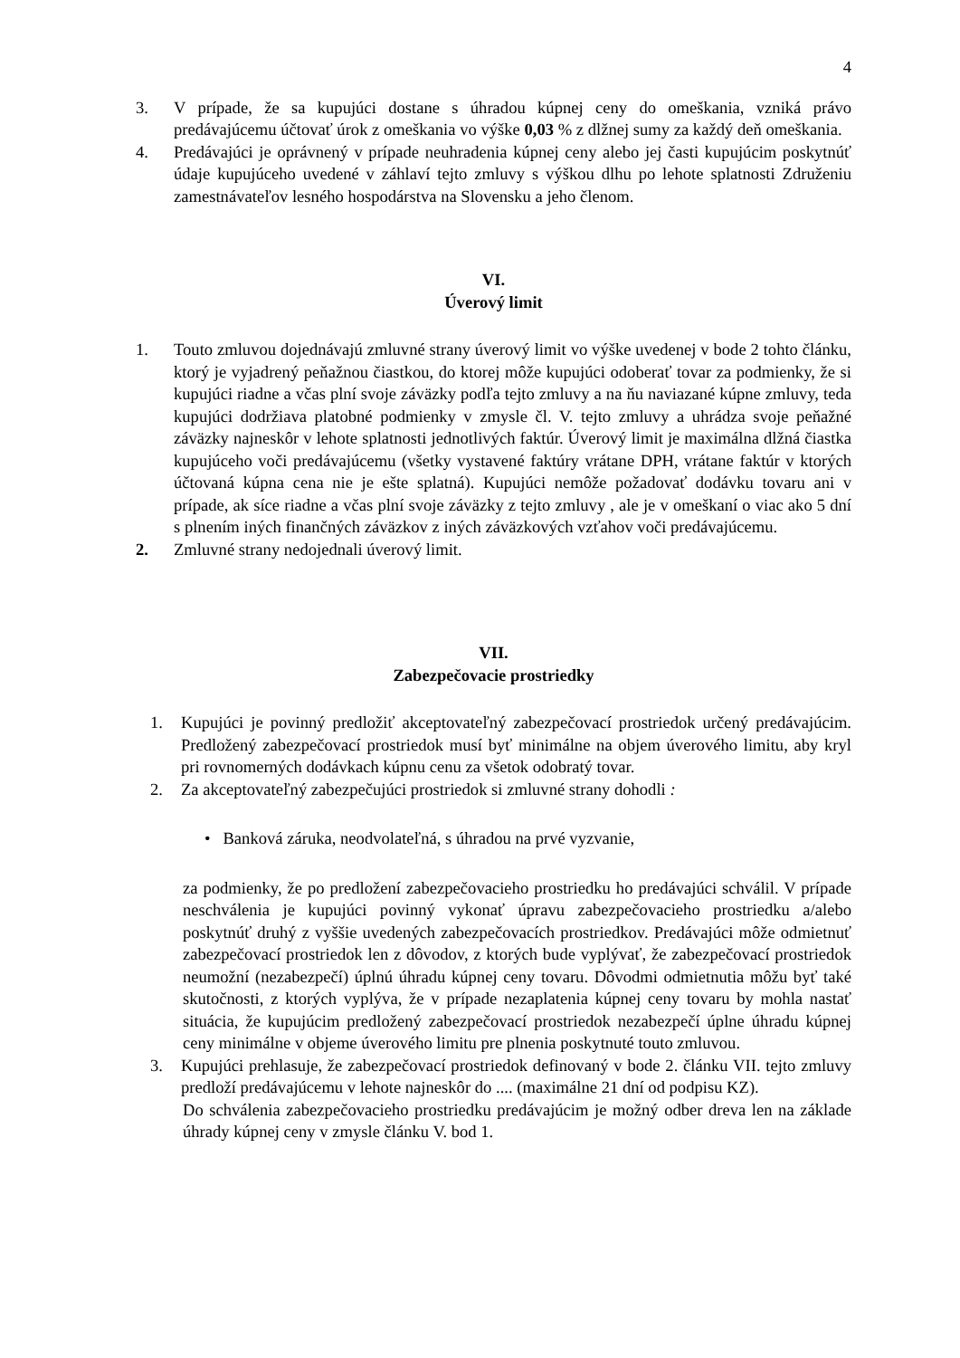4
3. V prípade, že sa kupujúci dostane s úhradou kúpnej ceny do omeškania, vzniká právo predávajúcemu účtovať úrok z omeškania vo výške 0,03 % z dlžnej sumy za každý deň omeškania.
4. Predávajúci je oprávnený v prípade neuhradenia kúpnej ceny alebo jej časti kupujúcim poskytnúť údaje kupujúceho uvedené v záhlaví tejto zmluvy s výškou dlhu po lehote splatnosti Združeniu zamestnávateľov lesného hospodárstva na Slovensku a jeho členom.
VI.
Úverový limit
1. Touto zmluvou dojednávajú zmluvné strany úverový limit vo výške uvedenej v bode 2 tohto článku, ktorý je vyjadrený peňažnou čiastkou, do ktorej môže kupujúci odoberať tovar za podmienky, že si kupujúci riadne a včas plní svoje záväzky podľa tejto zmluvy a na ňu naviazané kúpne zmluvy, teda kupujúci dodržiava platobné podmienky v zmysle čl. V. tejto zmluvy a uhrádza svoje peňažné záväzky najneskôr v lehote splatnosti jednotlivých faktúr. Úverový limit je maximálna dlžná čiastka kupujúceho voči predávajúcemu (všetky vystavené faktúry vrátane DPH, vrátane faktúr v ktorých účtovaná kúpna cena nie je ešte splatná). Kupujúci nemôže požadovať dodávku tovaru ani v prípade, ak síce riadne a včas plní svoje záväzky z tejto zmluvy , ale je v omeškaní o viac ako 5 dní s plnením iných finančných záväzkov z iných záväzkových vzťahov voči predávajúcemu.
2. Zmluvné strany nedojednali úverový limit.
VII.
Zabezpečovacie prostriedky
1. Kupujúci je povinný predložiť akceptovateľný zabezpečovací prostriedok určený predávajúcim. Predložený zabezpečovací prostriedok musí byť minimálne na objem úverového limitu, aby kryl pri rovnomerných dodávkach kúpnu cenu za všetok odobratý tovar.
2. Za akceptovateľný zabezpečujúci prostriedok si zmluvné strany dohodli :
• Banková záruka, neodvolateľná, s úhradou na prvé vyzvanie,
za podmienky, že po predložení zabezpečovacieho prostriedku ho predávajúci schválil. V prípade neschválenia je kupujúci povinný vykonať úpravu zabezpečovacieho prostriedku a/alebo poskytnúť druhý z vyššie uvedených zabezpečovacích prostriedkov. Predávajúci môže odmietnuť zabezpečovací prostriedok len z dôvodov, z ktorých bude vyplývať, že zabezpečovací prostriedok neumožní (nezabezpečí) úplnú úhradu kúpnej ceny tovaru. Dôvodmi odmietnutia môžu byť také skutočnosti, z ktorých vyplýva, že v prípade nezaplatenia kúpnej ceny tovaru by mohla nastať situácia, že kupujúcim predložený zabezpečovací prostriedok nezabezpečí úplne úhradu kúpnej ceny minimálne v objeme úverového limitu pre plnenia poskytnuté touto zmluvou.
3. Kupujúci prehlasuje, že zabezpečovací prostriedok definovaný v bode 2. článku VII. tejto zmluvy predloží predávajúcemu v lehote najneskôr do .... (maximálne 21 dní od podpisu KZ).
Do schválenia zabezpečovacieho prostriedku predávajúcim je možný odber dreva len na základe úhrady kúpnej ceny v zmysle článku V. bod 1.